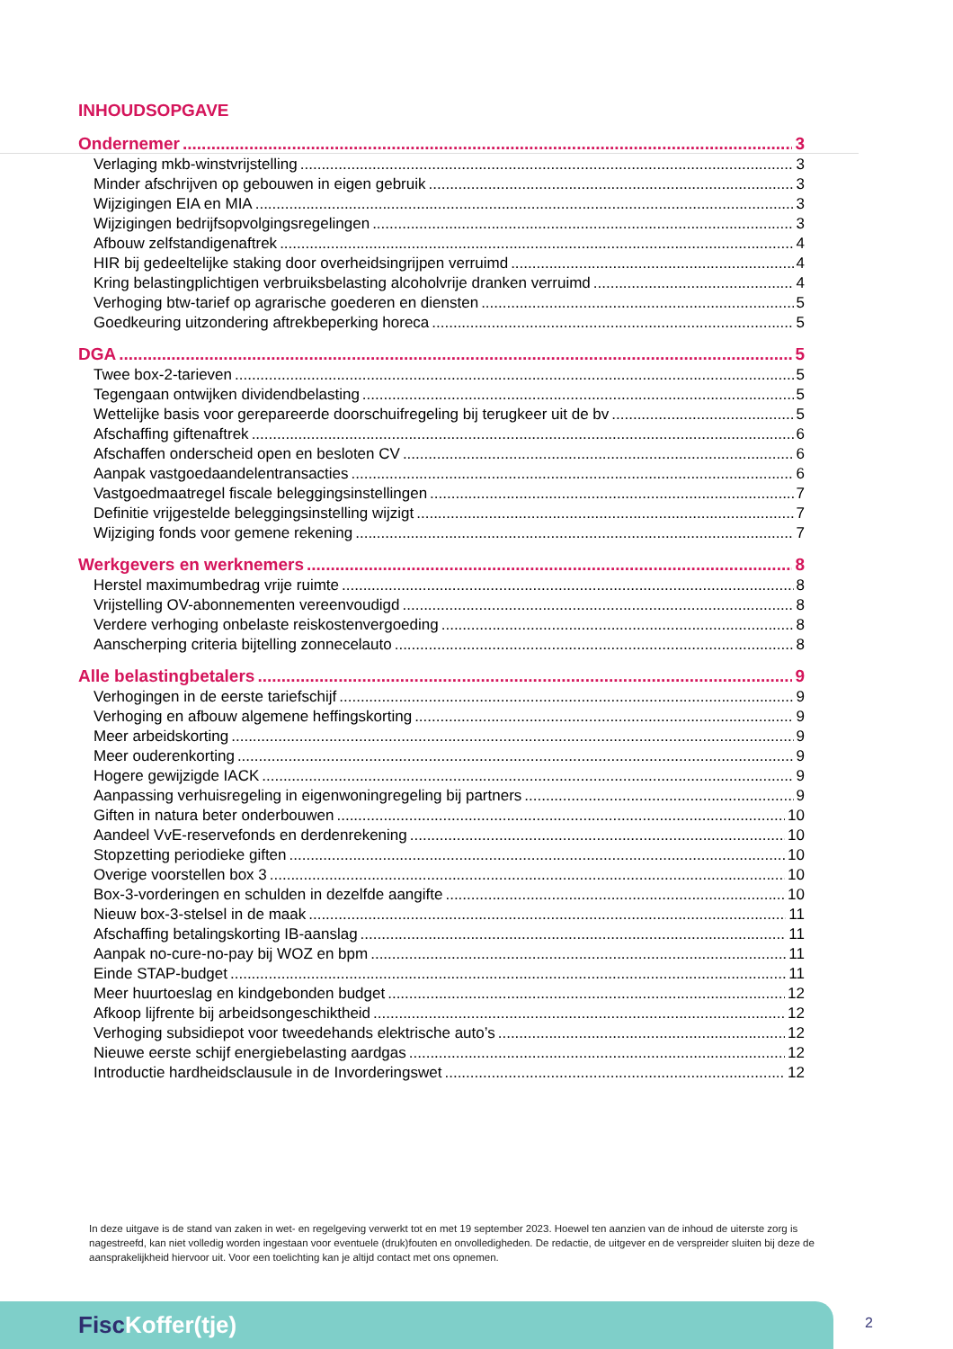INHOUDSOPGAVE
Ondernemer 3
Verlaging mkb-winstvrijstelling 3
Minder afschrijven op gebouwen in eigen gebruik 3
Wijzigingen EIA en MIA 3
Wijzigingen bedrijfsopvolgingsregelingen 3
Afbouw zelfstandigenaftrek 4
HIR bij gedeeltelijke staking door overheidsingrijpen verruimd 4
Kring belastingplichtigen verbruiksbelasting alcoholvrije dranken verruimd 4
Verhoging btw-tarief op agrarische goederen en diensten 5
Goedkeuring uitzondering aftrekbeperking horeca 5
DGA 5
Twee box-2-tarieven 5
Tegengaan ontwijken dividendbelasting 5
Wettelijke basis voor gerepareerde doorschuifregeling bij terugkeer uit de bv 5
Afschaffing giftenaftrek 6
Afschaffen onderscheid open en besloten CV 6
Aanpak vastgoedaandelentransacties 6
Vastgoedmaatregel fiscale beleggingsinstellingen 7
Definitie vrijgestelde beleggingsinstelling wijzigt 7
Wijziging fonds voor gemene rekening 7
Werkgevers en werknemers 8
Herstel maximumbedrag vrije ruimte 8
Vrijstelling OV-abonnementen vereenvoudigd 8
Verdere verhoging onbelaste reiskostenvergoeding 8
Aanscherping criteria bijtelling zonnecelauto 8
Alle belastingbetalers 9
Verhogingen in de eerste tariefschijf 9
Verhoging en afbouw algemene heffingskorting 9
Meer arbeidskorting 9
Meer ouderenkorting 9
Hogere gewijzigde IACK 9
Aanpassing verhuisregeling in eigenwoningregeling bij partners 9
Giften in natura beter onderbouwen 10
Aandeel VvE-reservefonds en derdenrekening 10
Stopzetting periodieke giften 10
Overige voorstellen box 3 10
Box-3-vorderingen en schulden in dezelfde aangifte 10
Nieuw box-3-stelsel in de maak 11
Afschaffing betalingskorting IB-aanslag 11
Aanpak no-cure-no-pay bij WOZ en bpm 11
Einde STAP-budget 11
Meer huurtoeslag en kindgebonden budget 12
Afkoop lijfrente bij arbeidsongeschiktheid 12
Verhoging subsidiepot voor tweedehands elektrische auto’s 12
Nieuwe eerste schijf energiebelasting aardgas 12
Introductie hardheidsclausule in de Invorderingswet 12
In deze uitgave is de stand van zaken in wet- en regelgeving verwerkt tot en met 19 september 2023. Hoewel ten aanzien van de inhoud de uiterste zorg is nagestreefd, kan niet volledig worden ingestaan voor eventuele (druk)fouten en onvolledigheden. De redactie, de uitgever en de verspreider sluiten bij deze de aansprakelijkheid hiervoor uit. Voor een toelichting kan je altijd contact met ons opnemen.
Fisc Koffer(tje) 2